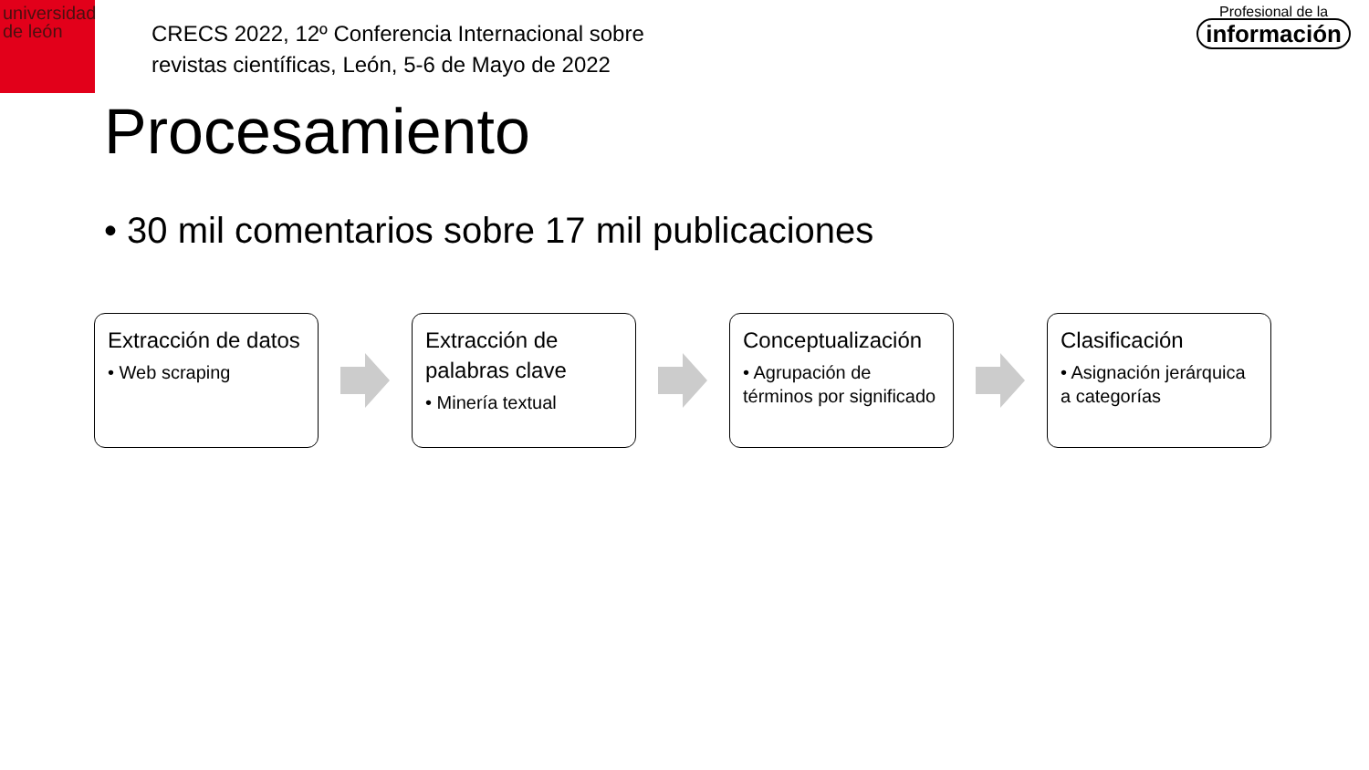universidad
de león
CRECS 2022, 12º Conferencia Internacional sobre
revistas científicas, León, 5-6 de Mayo de 2022
Profesional de la
información
Procesamiento
• 30 mil comentarios sobre 17 mil publicaciones
Extracción de datos
• Web scraping
Extracción de palabras clave
• Minería textual
Conceptualización
• Agrupación de términos por significado
Clasificación
• Asignación jerárquica a categorías